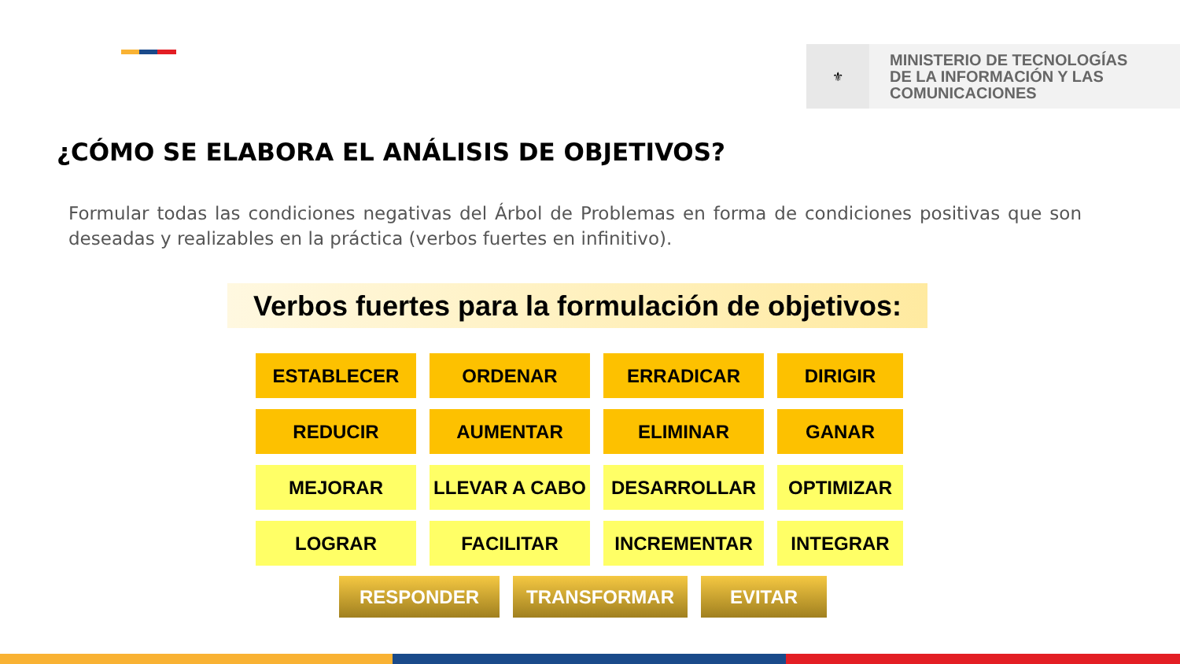⚜
MINISTERIO DE TECNOLOGÍAS
DE LA INFORMACIÓN Y LAS
COMUNICACIONES
¿CÓMO SE ELABORA EL ANÁLISIS DE OBJETIVOS?
Formular todas las condiciones negativas del Árbol de Problemas en forma de condiciones positivas que son deseadas y realizables en la práctica (verbos fuertes en infinitivo).
Verbos fuertes para la formulación de objetivos:
ESTABLECER
ORDENAR
ERRADICAR
DIRIGIR
REDUCIR
AUMENTAR
ELIMINAR
GANAR
MEJORAR
LLEVAR A CABO
DESARROLLAR
OPTIMIZAR
LOGRAR
FACILITAR
INCREMENTAR
INTEGRAR
RESPONDER TRANSFORMAR EVITAR